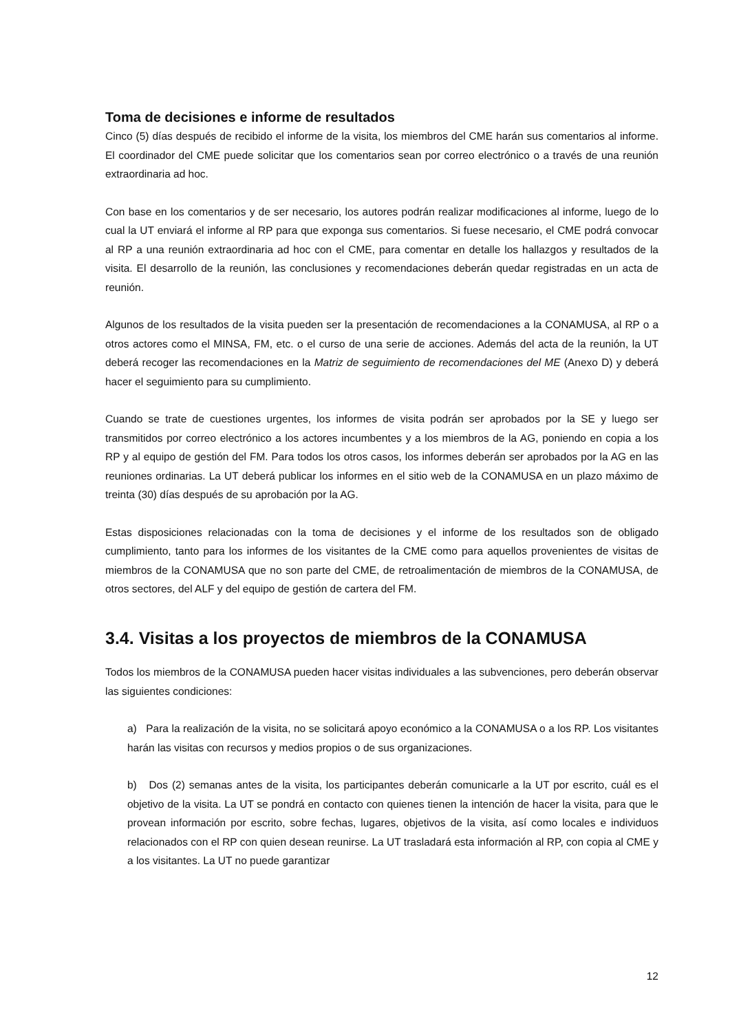Toma de decisiones e informe de resultados
Cinco (5) días después de recibido el informe de la visita, los miembros del CME harán sus comentarios al informe. El coordinador del CME puede solicitar que los comentarios sean por correo electrónico o a través de una reunión extraordinaria ad hoc.
Con base en los comentarios y de ser necesario, los autores podrán realizar modificaciones al informe, luego de lo cual la UT enviará el informe al RP para que exponga sus comentarios. Si fuese necesario, el CME podrá convocar al RP a una reunión extraordinaria ad hoc con el CME, para comentar en detalle los hallazgos y resultados de la visita. El desarrollo de la reunión, las conclusiones y recomendaciones deberán quedar registradas en un acta de reunión.
Algunos de los resultados de la visita pueden ser la presentación de recomendaciones a la CONAMUSA, al RP o a otros actores como el MINSA, FM, etc. o el curso de una serie de acciones. Además del acta de la reunión, la UT deberá recoger las recomendaciones en la Matriz de seguimiento de recomendaciones del ME (Anexo D) y deberá hacer el seguimiento para su cumplimiento.
Cuando se trate de cuestiones urgentes, los informes de visita podrán ser aprobados por la SE y luego ser transmitidos por correo electrónico a los actores incumbentes y a los miembros de la AG, poniendo en copia a los RP y al equipo de gestión del FM. Para todos los otros casos, los informes deberán ser aprobados por la AG en las reuniones ordinarias. La UT deberá publicar los informes en el sitio web de la CONAMUSA en un plazo máximo de treinta (30) días después de su aprobación por la AG.
Estas disposiciones relacionadas con la toma de decisiones y el informe de los resultados son de obligado cumplimiento, tanto para los informes de los visitantes de la CME como para aquellos provenientes de visitas de miembros de la CONAMUSA que no son parte del CME, de retroalimentación de miembros de la CONAMUSA, de otros sectores, del ALF y del equipo de gestión de cartera del FM.
3.4. Visitas a los proyectos de miembros de la CONAMUSA
Todos los miembros de la CONAMUSA pueden hacer visitas individuales a las subvenciones, pero deberán observar las siguientes condiciones:
a) Para la realización de la visita, no se solicitará apoyo económico a la CONAMUSA o a los RP. Los visitantes harán las visitas con recursos y medios propios o de sus organizaciones.
b) Dos (2) semanas antes de la visita, los participantes deberán comunicarle a la UT por escrito, cuál es el objetivo de la visita. La UT se pondrá en contacto con quienes tienen la intención de hacer la visita, para que le provean información por escrito, sobre fechas, lugares, objetivos de la visita, así como locales e individuos relacionados con el RP con quien desean reunirse. La UT trasladará esta información al RP, con copia al CME y a los visitantes. La UT no puede garantizar
12